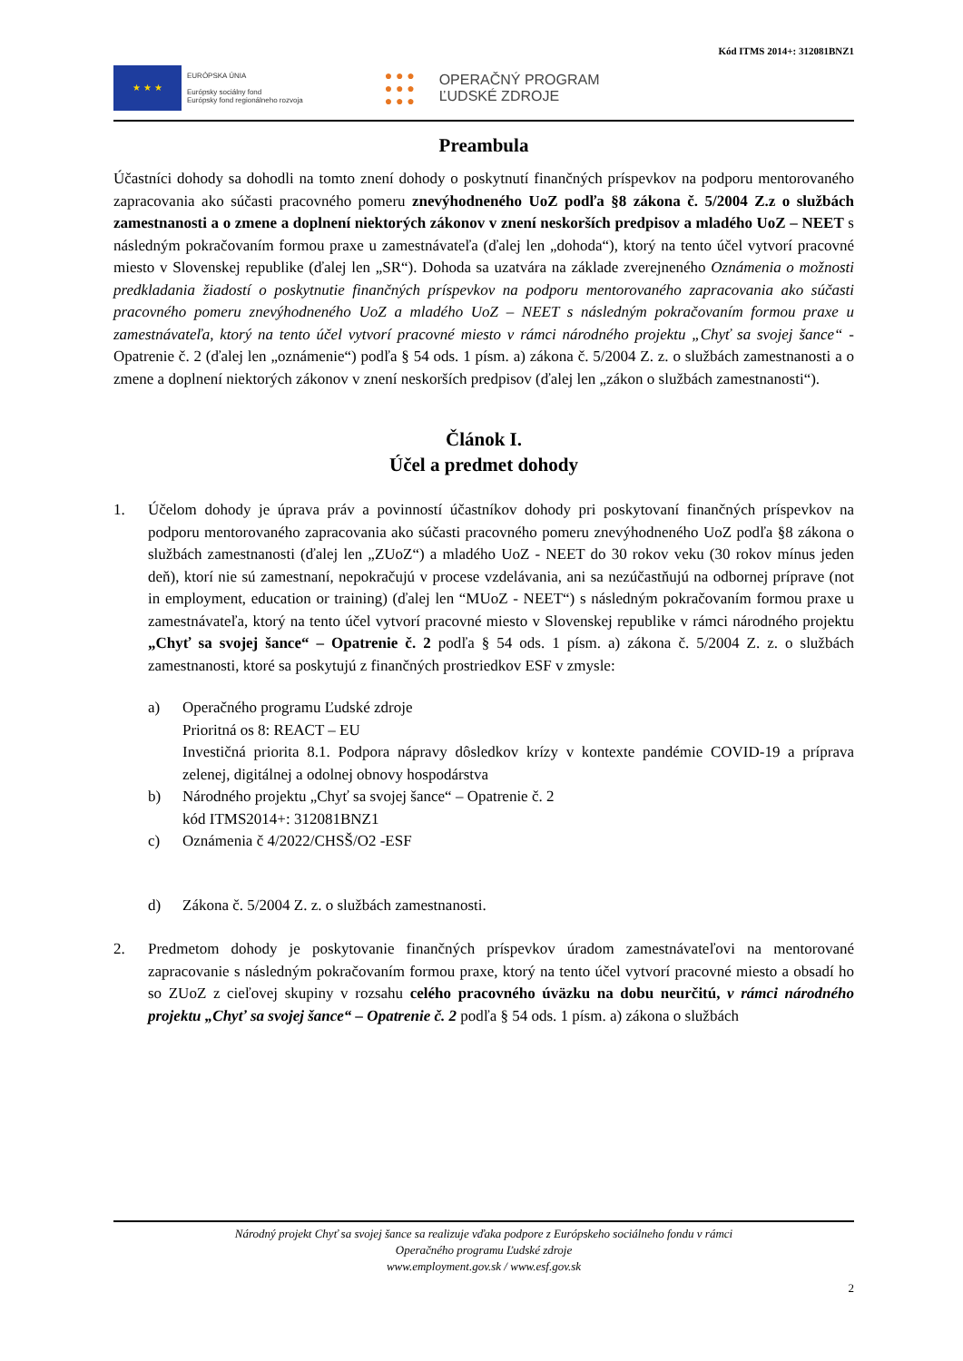Kód ITMS 2014+: 312081BNZ1
★ ★ ★
EURÓPSKA ÚNIA
Európsky sociálny fond
Európsky fond regionálneho rozvoja
● ● ●
● ● ●
● ● ●
OPERAČNÝ PROGRAM
ĽUDSKÉ ZDROJE
Preambula
Účastníci dohody sa dohodli na tomto znení dohody o poskytnutí finančných príspevkov na podporu mentorovaného zapracovania ako súčasti pracovného pomeru znevýhodneného UoZ podľa §8 zákona č. 5/2004 Z.z o službách zamestnanosti a o zmene a doplnení niektorých zákonov v znení neskorších predpisov a mladého UoZ – NEET s následným pokračovaním formou praxe u zamestnávateľa (ďalej len „dohoda“), ktorý na tento účel vytvorí pracovné miesto v Slovenskej republike (ďalej len „SR“). Dohoda sa uzatvára na základe zverejneného Oznámenia o možnosti predkladania žiadostí o poskytnutie finančných príspevkov na podporu mentorovaného zapracovania ako súčasti pracovného pomeru znevýhodneného UoZ a mladého UoZ – NEET s následným pokračovaním formou praxe u zamestnávateľa, ktorý na tento účel vytvorí pracovné miesto v rámci národného projektu „Chyť sa svojej šance“ - Opatrenie č. 2 (ďalej len „oznámenie“) podľa § 54 ods. 1 písm. a) zákona č. 5/2004 Z. z. o službách zamestnanosti a o zmene a doplnení niektorých zákonov v znení neskorších predpisov (ďalej len „zákon o službách zamestnanosti“).
Článok I.
Účel a predmet dohody
1. Účelom dohody je úprava práv a povinností účastníkov dohody pri poskytovaní finančných príspevkov na podporu mentorovaného zapracovania ako súčasti pracovného pomeru znevýhodneného UoZ podľa §8 zákona o službách zamestnanosti (ďalej len „ZUoZ“) a mladého UoZ - NEET do 30 rokov veku (30 rokov mínus jeden deň), ktorí nie sú zamestnaní, nepokračujú v procese vzdelávania, ani sa nezúčastňujú na odbornej príprave (not in employment, education or training) (ďalej len “MUoZ - NEET“) s následným pokračovaním formou praxe u zamestnávateľa, ktorý na tento účel vytvorí pracovné miesto v Slovenskej republike v rámci národného projektu „Chyť sa svojej šance“ – Opatrenie č. 2 podľa § 54 ods. 1 písm. a) zákona č. 5/2004 Z. z. o službách zamestnanosti, ktoré sa poskytujú z finančných prostriedkov ESF v zmysle:
a) Operačného programu Ľudské zdroje
Prioritná os 8: REACT – EU
Investičná priorita 8.1. Podpora nápravy dôsledkov krízy v kontexte pandémie COVID-19 a príprava zelenej, digitálnej a odolnej obnovy hospodárstva
b) Národného projektu „Chyť sa svojej šance“ – Opatrenie č. 2
kód ITMS2014+: 312081BNZ1
c) Oznámenia č 4/2022/CHSŠ/O2 -ESF
d) Zákona č. 5/2004 Z. z. o službách zamestnanosti.
2. Predmetom dohody je poskytovanie finančných príspevkov úradom zamestnávateľovi na mentorované zapracovanie s následným pokračovaním formou praxe, ktorý na tento účel vytvorí pracovné miesto a obsadí ho so ZUoZ z cieľovej skupiny v rozsahu celého pracovného úväzku na dobu neurčitú, v rámci národného projektu „Chyť sa svojej šance“ – Opatrenie č. 2 podľa § 54 ods. 1 písm. a) zákona o službách
Národný projekt Chyť sa svojej šance sa realizuje vďaka podpore z Európskeho sociálneho fondu v rámci
Operačného programu Ľudské zdroje
www.employment.gov.sk / www.esf.gov.sk
2